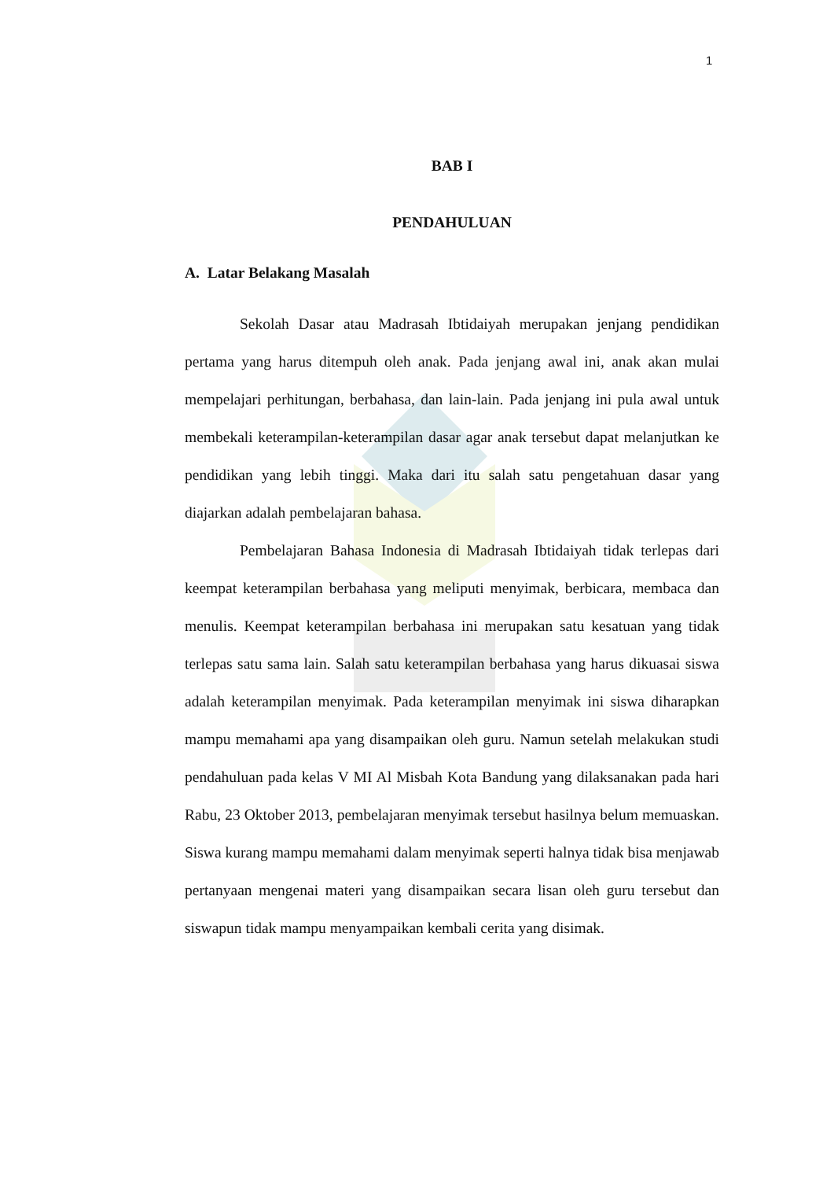1
BAB I
PENDAHULUAN
A. Latar Belakang Masalah
Sekolah Dasar atau Madrasah Ibtidaiyah merupakan jenjang pendidikan pertama yang harus ditempuh oleh anak. Pada jenjang awal ini, anak akan mulai mempelajari perhitungan, berbahasa, dan lain-lain. Pada jenjang ini pula awal untuk membekali keterampilan-keterampilan dasar agar anak tersebut dapat melanjutkan ke pendidikan yang lebih tinggi. Maka dari itu salah satu pengetahuan dasar yang diajarkan adalah pembelajaran bahasa.
Pembelajaran Bahasa Indonesia di Madrasah Ibtidaiyah tidak terlepas dari keempat keterampilan berbahasa yang meliputi menyimak, berbicara, membaca dan menulis. Keempat keterampilan berbahasa ini merupakan satu kesatuan yang tidak terlepas satu sama lain. Salah satu keterampilan berbahasa yang harus dikuasai siswa adalah keterampilan menyimak. Pada keterampilan menyimak ini siswa diharapkan mampu memahami apa yang disampaikan oleh guru. Namun setelah melakukan studi pendahuluan pada kelas V MI Al Misbah Kota Bandung yang dilaksanakan pada hari Rabu, 23 Oktober 2013, pembelajaran menyimak tersebut hasilnya belum memuaskan. Siswa kurang mampu memahami dalam menyimak seperti halnya tidak bisa menjawab pertanyaan mengenai materi yang disampaikan secara lisan oleh guru tersebut dan siswapun tidak mampu menyampaikan kembali cerita yang disimak.